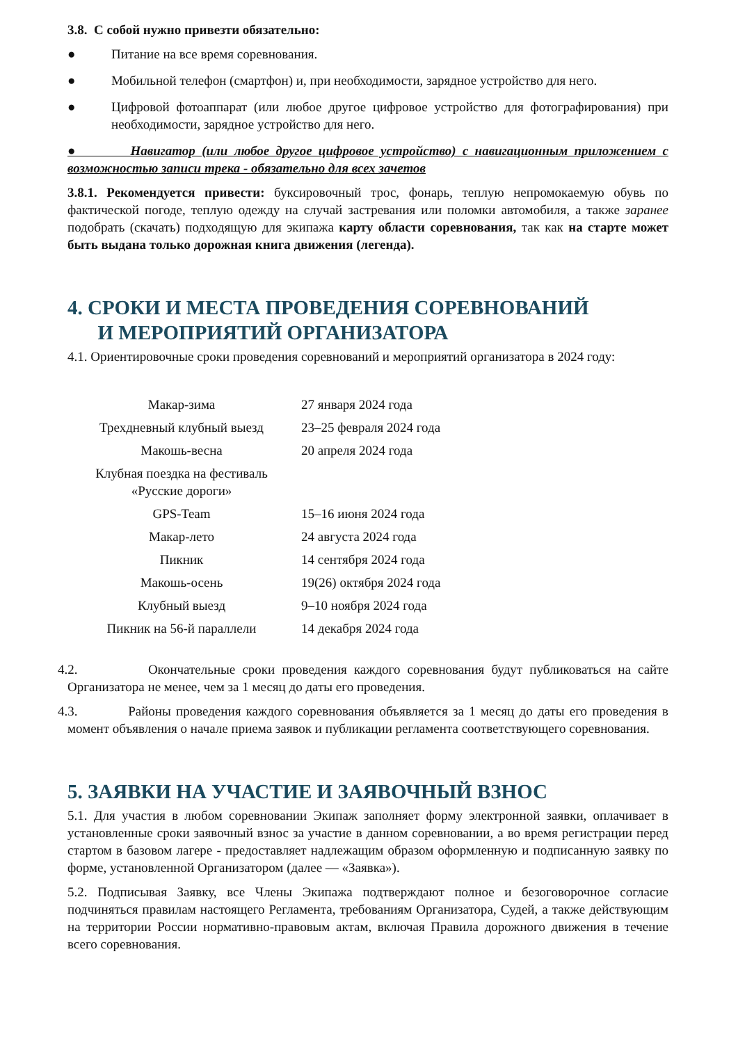3.8. С собой нужно привезти обязательно:
● Питание на все время соревнования.
● Мобильной телефон (смартфон) и, при необходимости, зарядное устройство для него.
● Цифровой фотоаппарат (или любое другое цифровое устройство для фотографирования) при необходимости, зарядное устройство для него.
● Навигатор (или любое другое цифровое устройство) с навигационным приложением с возможностью записи трека - обязательно для всех зачетов
3.8.1. Рекомендуется привести: буксировочный трос, фонарь, теплую непромокаемую обувь по фактической погоде, теплую одежду на случай застревания или поломки автомобиля, а также заранее подобрать (скачать) подходящую для экипажа карту области соревнования, так как на старте может быть выдана только дорожная книга движения (легенда).
4. СРОКИ И МЕСТА ПРОВЕДЕНИЯ СОРЕВНОВАНИЙ
И МЕРОПРИЯТИЙ ОРГАНИЗАТОРА
4.1. Ориентировочные сроки проведения соревнований и мероприятий организатора в 2024 году:
| Макар-зима | 27 января 2024 года |
| Трехдневный клубный выезд | 23–25 февраля 2024 года |
| Макошь-весна | 20 апреля 2024 года |
| Клубная поездка на фестиваль «Русские дороги» | |
| GPS-Team | 15–16 июня 2024 года |
| Макар-лето | 24 августа 2024 года |
| Пикник | 14 сентября 2024 года |
| Макошь-осень | 19(26) октября 2024 года |
| Клубный выезд | 9–10 ноября 2024 года |
| Пикник на 56-й параллели | 14 декабря 2024 года |
​4.2. Окончательные сроки проведения каждого соревнования будут публиковаться на сайте Организатора не менее, чем за 1 месяц до даты его проведения.
​4.3. Районы проведения каждого соревнования объявляется за 1 месяц до даты его проведения в момент объявления о начале приема заявок и публикации регламента соответствующего соревнования.
5. ЗАЯВКИ НА УЧАСТИЕ И ЗАЯВОЧНЫЙ ВЗНОС
5.1. Для участия в любом соревновании Экипаж заполняет форму электронной заявки, оплачивает в установленные сроки заявочный взнос за участие в данном соревновании, а во время регистрации перед стартом в базовом лагере - предоставляет надлежащим образом оформленную и подписанную заявку по форме, установленной Организатором (далее — «Заявка»).
5.2. Подписывая Заявку, все Члены Экипажа подтверждают полное и безоговорочное согласие подчиняться правилам настоящего Регламента, требованиям Организатора, Судей, а также действующим на территории России нормативно-правовым актам, включая Правила дорожного движения в течение всего соревнования.